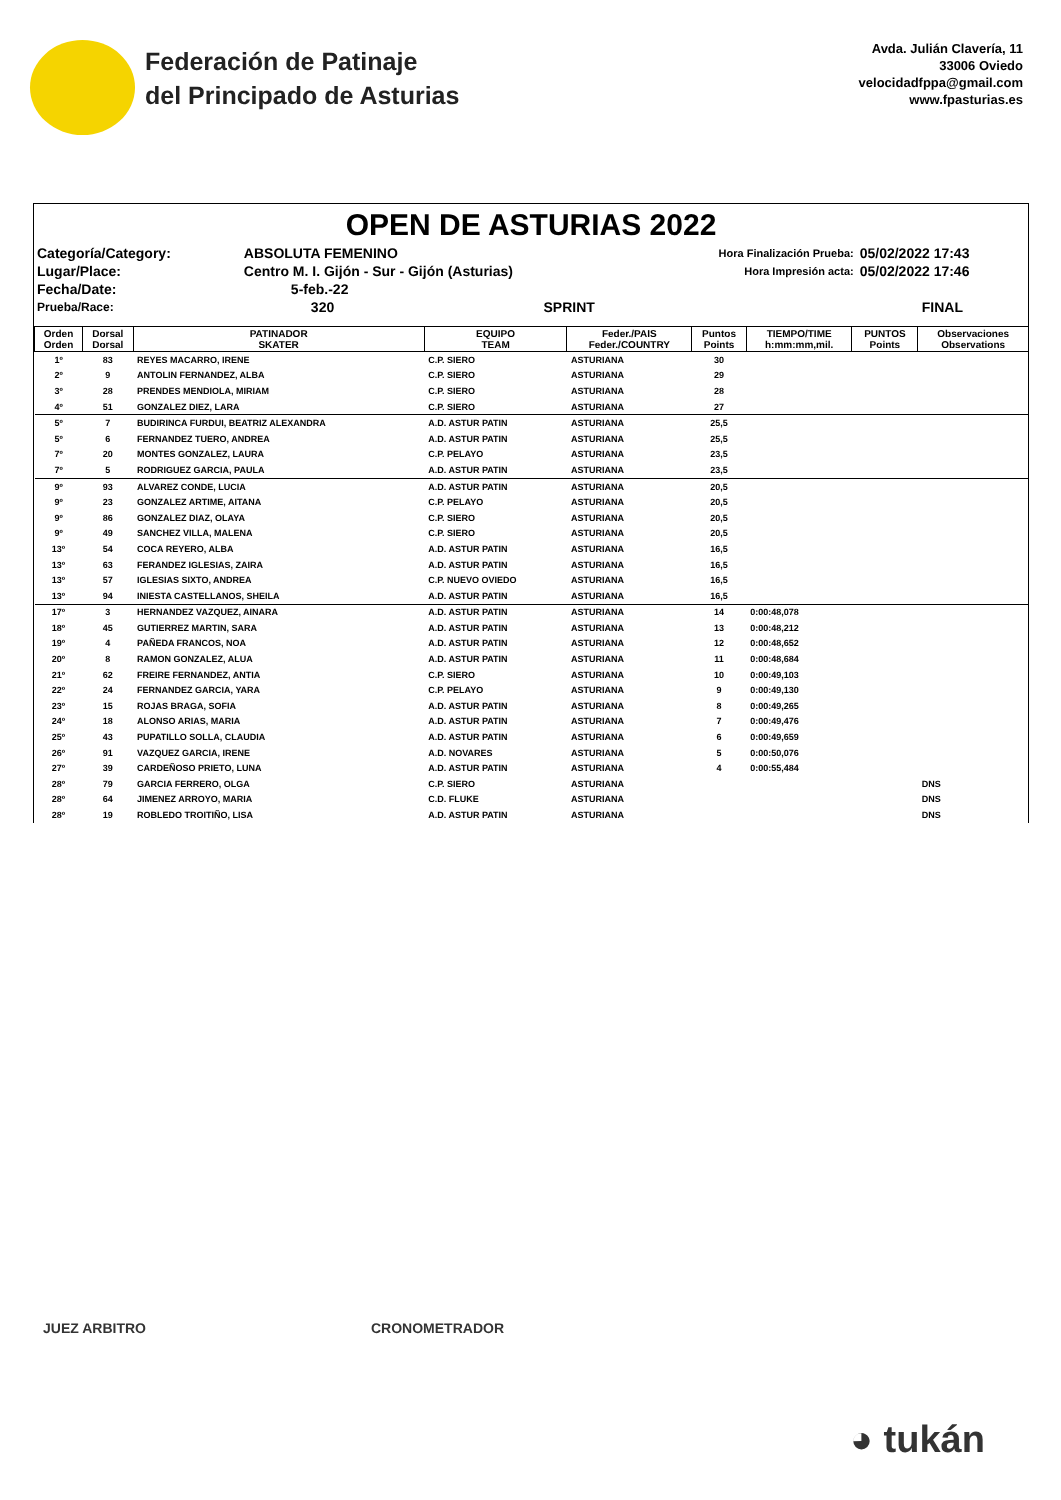Federación de Patinaje
del Principado de Asturias
Avda. Julián Clavería, 11
33006 Oviedo
velocidadfppa@gmail.com
www.fpasturias.es
OPEN DE ASTURIAS 2022
| Categoría/Category: | ABSOLUTA FEMENINO | | Hora Finalización Prueba: | 05/02/2022 17:43 |
| Lugar/Place: | Centro M. I. Gijón - Sur - Gijón (Asturias) | | Hora Impresión acta: | 05/02/2022 17:46 |
| Fecha/Date: | 5-feb.-22 | | | |
| Prueba/Race: | 320 | SPRINT | | FINAL |
| Orden Orden | Dorsal Dorsal | PATINADOR SKATER | EQUIPO TEAM | Feder./PAIS Feder./COUNTRY | Puntos Points | TIEMPO/TIME h:mm:mm,mil. | PUNTOS Points | Observaciones Observations |
| --- | --- | --- | --- | --- | --- | --- | --- | --- |
| 1º | 83 | REYES MACARRO, IRENE | C.P. SIERO | ASTURIANA | 30 | | | |
| 2º | 9 | ANTOLIN FERNANDEZ, ALBA | C.P. SIERO | ASTURIANA | 29 | | | |
| 3º | 28 | PRENDES MENDIOLA, MIRIAM | C.P. SIERO | ASTURIANA | 28 | | | |
| 4º | 51 | GONZALEZ DIEZ, LARA | C.P. SIERO | ASTURIANA | 27 | | | |
| 5º | 7 | BUDIRINCA FURDUI, BEATRIZ ALEXANDRA | A.D. ASTUR PATIN | ASTURIANA | 25,5 | | | |
| 5º | 6 | FERNANDEZ TUERO, ANDREA | A.D. ASTUR PATIN | ASTURIANA | 25,5 | | | |
| 7º | 20 | MONTES GONZALEZ, LAURA | C.P. PELAYO | ASTURIANA | 23,5 | | | |
| 7º | 5 | RODRIGUEZ GARCIA, PAULA | A.D. ASTUR PATIN | ASTURIANA | 23,5 | | | |
| 9º | 93 | ALVAREZ CONDE, LUCIA | A.D. ASTUR PATIN | ASTURIANA | 20,5 | | | |
| 9º | 23 | GONZALEZ ARTIME, AITANA | C.P. PELAYO | ASTURIANA | 20,5 | | | |
| 9º | 86 | GONZALEZ DIAZ, OLAYA | C.P. SIERO | ASTURIANA | 20,5 | | | |
| 9º | 49 | SANCHEZ VILLA, MALENA | C.P. SIERO | ASTURIANA | 20,5 | | | |
| 13º | 54 | COCA REYERO, ALBA | A.D. ASTUR PATIN | ASTURIANA | 16,5 | | | |
| 13º | 63 | FERANDEZ IGLESIAS, ZAIRA | A.D. ASTUR PATIN | ASTURIANA | 16,5 | | | |
| 13º | 57 | IGLESIAS SIXTO, ANDREA | C.P. NUEVO OVIEDO | ASTURIANA | 16,5 | | | |
| 13º | 94 | INIESTA CASTELLANOS, SHEILA | A.D. ASTUR PATIN | ASTURIANA | 16,5 | | | |
| 17º | 3 | HERNANDEZ VAZQUEZ, AINARA | A.D. ASTUR PATIN | ASTURIANA | 14 | 0:00:48,078 | | |
| 18º | 45 | GUTIERREZ MARTIN, SARA | A.D. ASTUR PATIN | ASTURIANA | 13 | 0:00:48,212 | | |
| 19º | 4 | PAÑEDA FRANCOS, NOA | A.D. ASTUR PATIN | ASTURIANA | 12 | 0:00:48,652 | | |
| 20º | 8 | RAMON GONZALEZ, ALUA | A.D. ASTUR PATIN | ASTURIANA | 11 | 0:00:48,684 | | |
| 21º | 62 | FREIRE FERNANDEZ, ANTIA | C.P. SIERO | ASTURIANA | 10 | 0:00:49,103 | | |
| 22º | 24 | FERNANDEZ GARCIA, YARA | C.P. PELAYO | ASTURIANA | 9 | 0:00:49,130 | | |
| 23º | 15 | ROJAS BRAGA, SOFIA | A.D. ASTUR PATIN | ASTURIANA | 8 | 0:00:49,265 | | |
| 24º | 18 | ALONSO ARIAS, MARIA | A.D. ASTUR PATIN | ASTURIANA | 7 | 0:00:49,476 | | |
| 25º | 43 | PUPATILLO SOLLA, CLAUDIA | A.D. ASTUR PATIN | ASTURIANA | 6 | 0:00:49,659 | | |
| 26º | 91 | VAZQUEZ GARCIA, IRENE | A.D. NOVARES | ASTURIANA | 5 | 0:00:50,076 | | |
| 27º | 39 | CARDEÑOSO PRIETO, LUNA | A.D. ASTUR PATIN | ASTURIANA | 4 | 0:00:55,484 | | |
| 28º | 79 | GARCIA FERRERO, OLGA | C.P. SIERO | ASTURIANA | | | | DNS |
| 28º | 64 | JIMENEZ ARROYO, MARIA | C.D. FLUKE | ASTURIANA | | | | DNS |
| 28º | 19 | ROBLEDO TROITIÑO, LISA | A.D. ASTUR PATIN | ASTURIANA | | | | DNS |
JUEZ ARBITRO CRONOMETRADOR
◕ tukán